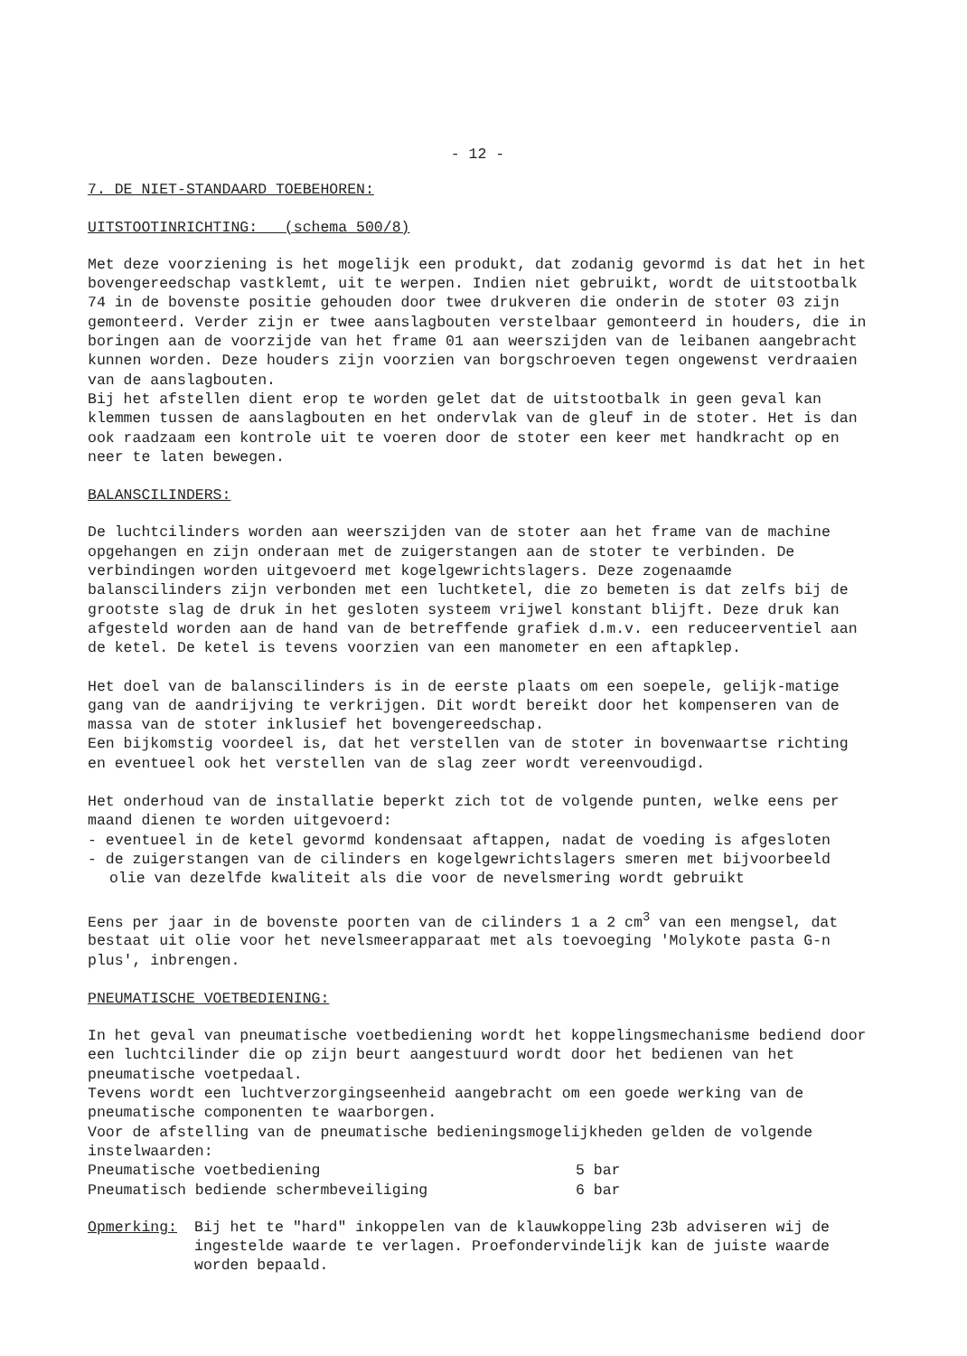- 12 -
7. DE NIET-STANDAARD TOEBEHOREN:
UITSTOOTINRICHTING: (schema 500/8)
Met deze voorziening is het mogelijk een produkt, dat zodanig gevormd is dat het in het bovengereedschap vastklemt, uit te werpen. Indien niet gebruikt, wordt de uitstootbalk 74 in de bovenste positie gehouden door twee drukveren die onderin de stoter 03 zijn gemonteerd. Verder zijn er twee aanslagbouten verstelbaar gemonteerd in houders, die in boringen aan de voorzijde van het frame 01 aan weerszijden van de leibanen aangebracht kunnen worden. Deze houders zijn voorzien van borgschroeven tegen ongewenst verdraaien van de aanslagbouten.
Bij het afstellen dient erop te worden gelet dat de uitstootbalk in geen geval kan klemmen tussen de aanslagbouten en het ondervlak van de gleuf in de stoter. Het is dan ook raadzaam een kontrole uit te voeren door de stoter een keer met handkracht op en neer te laten bewegen.
BALANSCILINDERS:
De luchtcilinders worden aan weerszijden van de stoter aan het frame van de machine opgehangen en zijn onderaan met de zuigerstangen aan de stoter te verbinden. De verbindingen worden uitgevoerd met kogelgewrichtslagers. Deze zogenaamde balanscilinders zijn verbonden met een luchtketel, die zo bemeten is dat zelfs bij de grootste slag de druk in het gesloten systeem vrijwel konstant blijft. Deze druk kan afgesteld worden aan de hand van de betreffende grafiek d.m.v. een reduceerventiel aan de ketel. De ketel is tevens voorzien van een manometer en een aftapklep.
Het doel van de balanscilinders is in de eerste plaats om een soepele, gelijk-matige gang van de aandrijving te verkrijgen. Dit wordt bereikt door het kompenseren van de massa van de stoter inklusief het bovengereedschap.
Een bijkomstig voordeel is, dat het verstellen van de stoter in bovenwaartse richting en eventueel ook het verstellen van de slag zeer wordt vereenvoudigd.
Het onderhoud van de installatie beperkt zich tot de volgende punten, welke eens per maand dienen te worden uitgevoerd:
- eventueel in de ketel gevormd kondensaat aftappen, nadat de voeding is afgesloten
- de zuigerstangen van de cilinders en kogelgewrichtslagers smeren met bijvoorbeeld olie van dezelfde kwaliteit als die voor de nevelsmering wordt gebruikt
Eens per jaar in de bovenste poorten van de cilinders 1 a 2 cm<sup>3</sup> van een mengsel, dat bestaat uit olie voor het nevelsmeerapparaat met als toevoeging 'Molykote pasta G-n plus', inbrengen.
PNEUMATISCHE VOETBEDIENING:
In het geval van pneumatische voetbediening wordt het koppelingsmechanisme bediend door een luchtcilinder die op zijn beurt aangestuurd wordt door het bedienen van het pneumatische voetpedaal.
Tevens wordt een luchtverzorgingseenheid aangebracht om een goede werking van de pneumatische componenten te waarborgen.
Voor de afstelling van de pneumatische bedieningsmogelijkheden gelden de volgende instelwaarden:
Pneumatische voetbediening 5 bar
Pneumatisch bediende schermbeveiliging 6 bar
Opmerking: Bij het te "hard" inkoppelen van de klauwkoppeling 23b adviseren wij de ingestelde waarde te verlagen. Proefondervindelijk kan de juiste waarde worden bepaald.